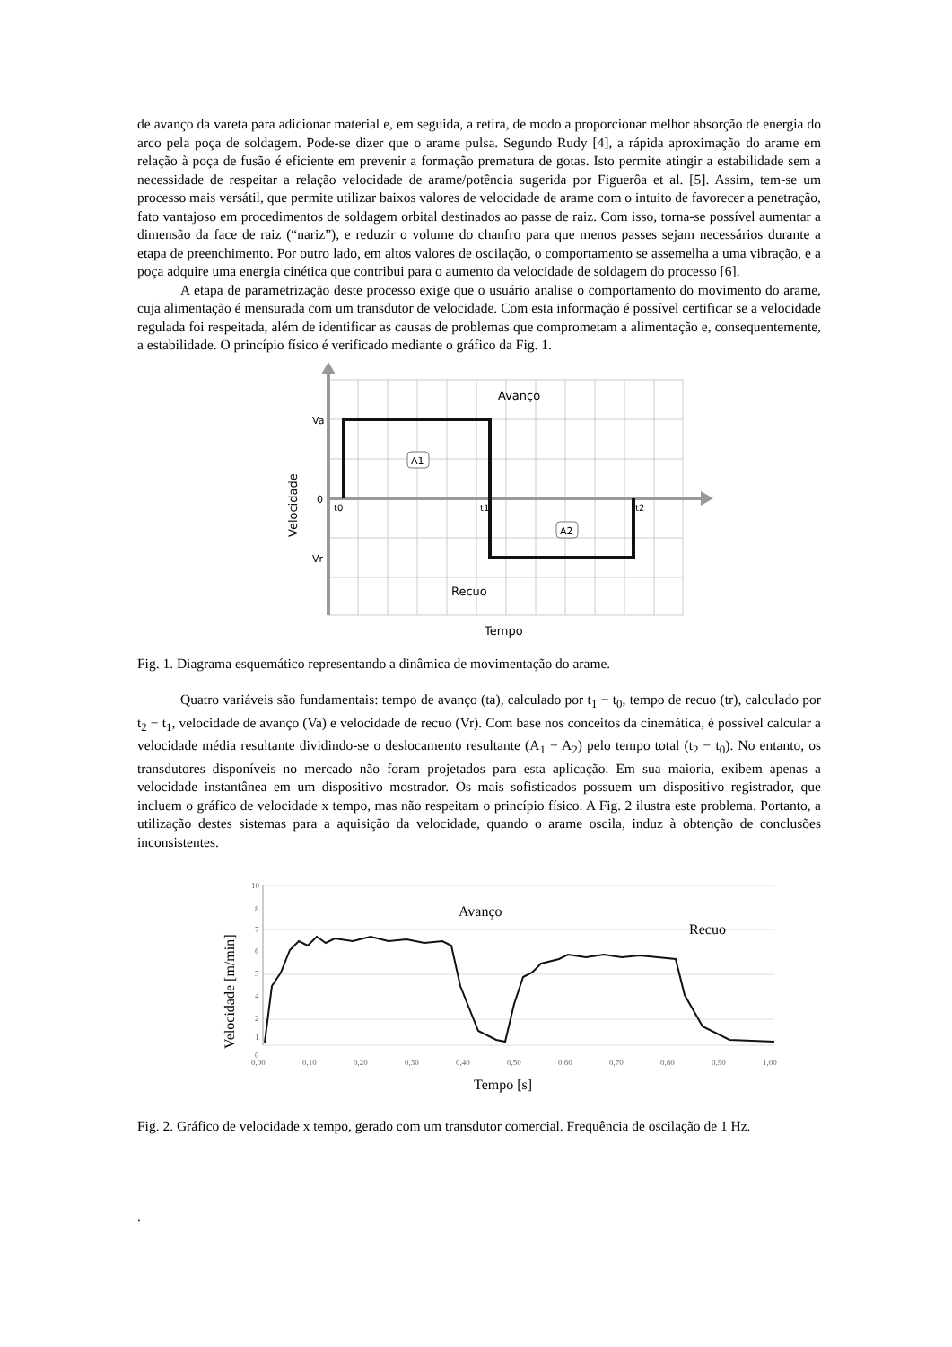de avanço da vareta para adicionar material e, em seguida, a retira, de modo a proporcionar melhor absorção de energia do arco pela poça de soldagem. Pode-se dizer que o arame pulsa. Segundo Rudy [4], a rápida aproximação do arame em relação à poça de fusão é eficiente em prevenir a formação prematura de gotas. Isto permite atingir a estabilidade sem a necessidade de respeitar a relação velocidade de arame/potência sugerida por Figuerôa et al. [5]. Assim, tem-se um processo mais versátil, que permite utilizar baixos valores de velocidade de arame com o intuito de favorecer a penetração, fato vantajoso em procedimentos de soldagem orbital destinados ao passe de raiz. Com isso, torna-se possível aumentar a dimensão da face de raiz (“nariz”), e reduzir o volume do chanfro para que menos passes sejam necessários durante a etapa de preenchimento. Por outro lado, em altos valores de oscilação, o comportamento se assemelha a uma vibração, e a poça adquire uma energia cinética que contribui para o aumento da velocidade de soldagem do processo [6].
A etapa de parametrização deste processo exige que o usuário analise o comportamento do movimento do arame, cuja alimentação é mensurada com um transdutor de velocidade. Com esta informação é possível certificar se a velocidade regulada foi respeitada, além de identificar as causas de problemas que comprometam a alimentação e, consequentemente, a estabilidade. O princípio físico é verificado mediante o gráfico da Fig. 1.
Va
0
Vr
t0
t1
t2
Avanço
Recuo
A1
A2
Tempo
Velocidade
Fig. 1. Diagrama esquemático representando a dinâmica de movimentação do arame.
Quatro variáveis são fundamentais: tempo de avanço (ta), calculado por t<sub>1</sub> − t<sub>0</sub>, tempo de recuo (tr), calculado por t<sub>2</sub> − t<sub>1</sub>, velocidade de avanço (Va) e velocidade de recuo (Vr). Com base nos conceitos da cinemática, é possível calcular a velocidade média resultante dividindo-se o deslocamento resultante (A<sub>1</sub> − A<sub>2</sub>) pelo tempo total (t<sub>2</sub> − t<sub>0</sub>). No entanto, os transdutores disponíveis no mercado não foram projetados para esta aplicação. Em sua maioria, exibem apenas a velocidade instantânea em um dispositivo mostrador. Os mais sofisticados possuem um dispositivo registrador, que incluem o gráfico de velocidade x tempo, mas não respeitam o princípio físico. A Fig. 2 ilustra este problema. Portanto, a utilização destes sistemas para a aquisição da velocidade, quando o arame oscila, induz à obtenção de conclusões inconsistentes.
10
8
7
6
5
4
2
1
0
0,00
0,10
0,20
0,30
0,40
0,50
0,60
0,70
0,80
0,90
1,00
Avanço
Recuo
Tempo [s]
Velocidade [m/min]
Fig. 2. Gráfico de velocidade x tempo, gerado com um transdutor comercial. Frequência de oscilação de 1 Hz.
.